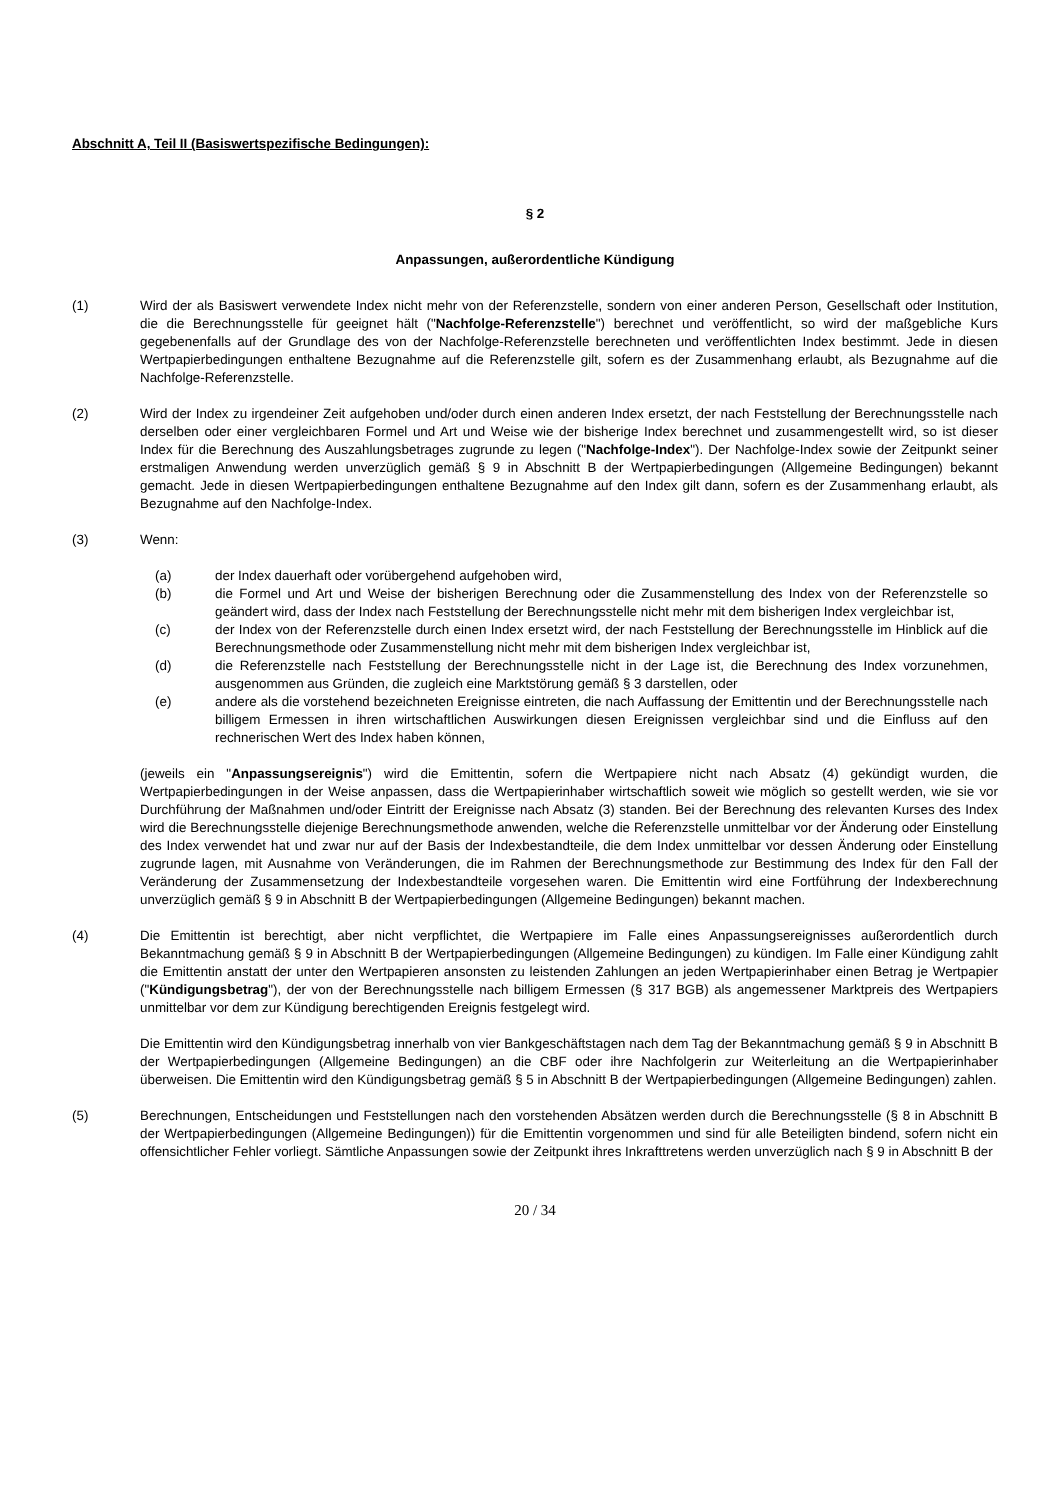Abschnitt A, Teil II (Basiswertspezifische Bedingungen):
§ 2
Anpassungen, außerordentliche Kündigung
(1) Wird der als Basiswert verwendete Index nicht mehr von der Referenzstelle, sondern von einer anderen Person, Gesellschaft oder Institution, die die Berechnungsstelle für geeignet hält ("Nachfolge-Referenzstelle") berechnet und veröffentlicht, so wird der maßgebliche Kurs gegebenenfalls auf der Grundlage des von der Nachfolge-Referenzstelle berechneten und veröffentlichten Index bestimmt. Jede in diesen Wertpapierbedingungen enthaltene Bezugnahme auf die Referenzstelle gilt, sofern es der Zusammenhang erlaubt, als Bezugnahme auf die Nachfolge-Referenzstelle.
(2) Wird der Index zu irgendeiner Zeit aufgehoben und/oder durch einen anderen Index ersetzt, der nach Feststellung der Berechnungsstelle nach derselben oder einer vergleichbaren Formel und Art und Weise wie der bisherige Index berechnet und zusammengestellt wird, so ist dieser Index für die Berechnung des Auszahlungsbetrages zugrunde zu legen ("Nachfolge-Index"). Der Nachfolge-Index sowie der Zeitpunkt seiner erstmaligen Anwendung werden unverzüglich gemäß § 9 in Abschnitt B der Wertpapierbedingungen (Allgemeine Bedingungen) bekannt gemacht. Jede in diesen Wertpapierbedingungen enthaltene Bezugnahme auf den Index gilt dann, sofern es der Zusammenhang erlaubt, als Bezugnahme auf den Nachfolge-Index.
(3) Wenn:
(a) der Index dauerhaft oder vorübergehend aufgehoben wird,
(b) die Formel und Art und Weise der bisherigen Berechnung oder die Zusammenstellung des Index von der Referenzstelle so geändert wird, dass der Index nach Feststellung der Berechnungsstelle nicht mehr mit dem bisherigen Index vergleichbar ist,
(c) der Index von der Referenzstelle durch einen Index ersetzt wird, der nach Feststellung der Berechnungsstelle im Hinblick auf die Berechnungsmethode oder Zusammenstellung nicht mehr mit dem bisherigen Index vergleichbar ist,
(d) die Referenzstelle nach Feststellung der Berechnungsstelle nicht in der Lage ist, die Berechnung des Index vorzunehmen, ausgenommen aus Gründen, die zugleich eine Marktstörung gemäß § 3 darstellen, oder
(e) andere als die vorstehend bezeichneten Ereignisse eintreten, die nach Auffassung der Emittentin und der Berechnungsstelle nach billigem Ermessen in ihren wirtschaftlichen Auswirkungen diesen Ereignissen vergleichbar sind und die Einfluss auf den rechnerischen Wert des Index haben können,
(jeweils ein "Anpassungsereignis") wird die Emittentin, sofern die Wertpapiere nicht nach Absatz (4) gekündigt wurden, die Wertpapierbedingungen in der Weise anpassen, dass die Wertpapierinhaber wirtschaftlich soweit wie möglich so gestellt werden, wie sie vor Durchführung der Maßnahmen und/oder Eintritt der Ereignisse nach Absatz (3) standen. Bei der Berechnung des relevanten Kurses des Index wird die Berechnungsstelle diejenige Berechnungsmethode anwenden, welche die Referenzstelle unmittelbar vor der Änderung oder Einstellung des Index verwendet hat und zwar nur auf der Basis der Indexbestandteile, die dem Index unmittelbar vor dessen Änderung oder Einstellung zugrunde lagen, mit Ausnahme von Veränderungen, die im Rahmen der Berechnungsmethode zur Bestimmung des Index für den Fall der Veränderung der Zusammensetzung der Indexbestandteile vorgesehen waren. Die Emittentin wird eine Fortführung der Indexberechnung unverzüglich gemäß § 9 in Abschnitt B der Wertpapierbedingungen (Allgemeine Bedingungen) bekannt machen.
(4) Die Emittentin ist berechtigt, aber nicht verpflichtet, die Wertpapiere im Falle eines Anpassungsereignisses außerordentlich durch Bekanntmachung gemäß § 9 in Abschnitt B der Wertpapierbedingungen (Allgemeine Bedingungen) zu kündigen. Im Falle einer Kündigung zahlt die Emittentin anstatt der unter den Wertpapieren ansonsten zu leistenden Zahlungen an jeden Wertpapierinhaber einen Betrag je Wertpapier ("Kündigungsbetrag"), der von der Berechnungsstelle nach billigem Ermessen (§ 317 BGB) als angemessener Marktpreis des Wertpapiers unmittelbar vor dem zur Kündigung berechtigenden Ereignis festgelegt wird.
Die Emittentin wird den Kündigungsbetrag innerhalb von vier Bankgeschäftstagen nach dem Tag der Bekanntmachung gemäß § 9 in Abschnitt B der Wertpapierbedingungen (Allgemeine Bedingungen) an die CBF oder ihre Nachfolgerin zur Weiterleitung an die Wertpapierinhaber überweisen. Die Emittentin wird den Kündigungsbetrag gemäß § 5 in Abschnitt B der Wertpapierbedingungen (Allgemeine Bedingungen) zahlen.
(5) Berechnungen, Entscheidungen und Feststellungen nach den vorstehenden Absätzen werden durch die Berechnungsstelle (§ 8 in Abschnitt B der Wertpapierbedingungen (Allgemeine Bedingungen)) für die Emittentin vorgenommen und sind für alle Beteiligten bindend, sofern nicht ein offensichtlicher Fehler vorliegt. Sämtliche Anpassungen sowie der Zeitpunkt ihres Inkrafttretens werden unverzüglich nach § 9 in Abschnitt B der
20 / 34